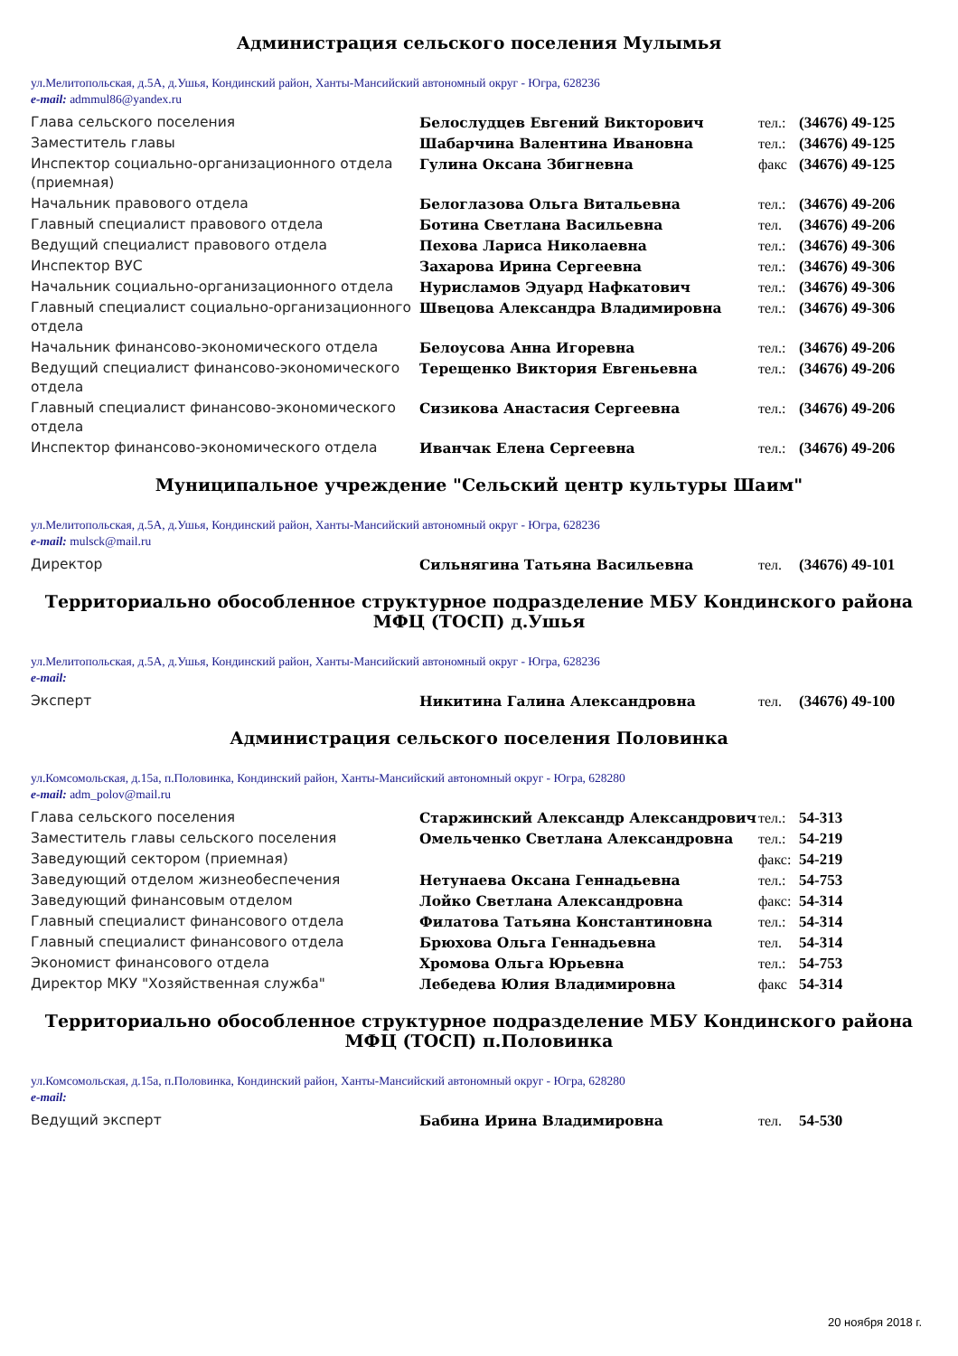Администрация сельского поселения Мулымья
ул.Мелитопольская, д.5А, д.Ушья, Кондинский район, Ханты-Мансийский автономный округ - Югра, 628236
e-mail: admmul86@yandex.ru
| Глава сельского поселения | Белослудцев Евгений Викторович | тел.: | (34676) 49-125 |
| Заместитель главы | Шабарчина Валентина Ивановна | тел.: | (34676) 49-125 |
| Инспектор социально-организационного отдела (приемная) | Гулина Оксана Збигневна | факс | (34676) 49-125 |
| Начальник правового отдела | Белоглазова Ольга Витальевна | тел.: | (34676) 49-206 |
| Главный специалист правового отдела | Ботина Светлана Васильевна | тел. | (34676) 49-206 |
| Ведущий специалист правового отдела | Пехова Лариса Николаевна | тел.: | (34676) 49-306 |
| Инспектор ВУС | Захарова Ирина Сергеевна | тел.: | (34676) 49-306 |
| Начальник социально-организационного отдела | Нурисламов Эдуард Нафкатович | тел.: | (34676) 49-306 |
| Главный специалист социально-организационного отдела | Швецова Александра Владимировна | тел.: | (34676) 49-306 |
| Начальник финансово-экономического отдела | Белоусова Анна Игоревна | тел.: | (34676) 49-206 |
| Ведущий специалист финансово-экономического отдела | Терещенко Виктория Евгеньевна | тел.: | (34676) 49-206 |
| Главный специалист финансово-экономического отдела | Сизикова Анастасия Сергеевна | тел.: | (34676) 49-206 |
| Инспектор финансово-экономического отдела | Иванчак Елена Сергеевна | тел.: | (34676) 49-206 |
Муниципальное учреждение "Сельский центр культуры Шаим"
ул.Мелитопольская, д.5А, д.Ушья, Кондинский район, Ханты-Мансийский автономный округ - Югра, 628236
e-mail: mulsck@mail.ru
| Директор | Сильнягина Татьяна Васильевна | тел. | (34676) 49-101 |
Территориально обособленное структурное подразделение МБУ Кондинского района МФЦ (ТОСП) д.Ушья
ул.Мелитопольская, д.5А, д.Ушья, Кондинский район, Ханты-Мансийский автономный округ - Югра, 628236
e-mail:
| Эксперт | Никитина Галина Александровна | тел. | (34676) 49-100 |
Администрация сельского поселения Половинка
ул.Комсомольская, д.15а, п.Половинка, Кондинский район, Ханты-Мансийский автономный округ - Югра, 628280
e-mail: adm_polov@mail.ru
| Глава сельского поселения | Старжинский Александр Александрович | тел.: | 54-313 |
| Заместитель главы сельского поселения | Омельченко Светлана Александровна | тел.: | 54-219 |
| Заведующий сектором (приемная) | | факс: | 54-219 |
| Заведующий отделом жизнеобеспечения | Нетунаева Оксана Геннадьевна | тел.: | 54-753 |
| Заведующий финансовым отделом | Лойко Светлана Александровна | факс: | 54-314 |
| Главный специалист финансового отдела | Филатова Татьяна Константиновна | тел.: | 54-314 |
| Главный специалист финансового отдела | Брюхова Ольга Геннадьевна | тел. | 54-314 |
| Экономист финансового отдела | Хромова Ольга Юрьевна | тел.: | 54-753 |
| Директор МКУ "Хозяйственная служба" | Лебедева Юлия Владимировна | факс | 54-314 |
Территориально обособленное структурное подразделение МБУ Кондинского района МФЦ (ТОСП) п.Половинка
ул.Комсомольская, д.15а, п.Половинка, Кондинский район, Ханты-Мансийский автономный округ - Югра, 628280
e-mail:
| Ведущий эксперт | Бабина Ирина Владимировна | тел. | 54-530 |
20 ноября 2018 г.